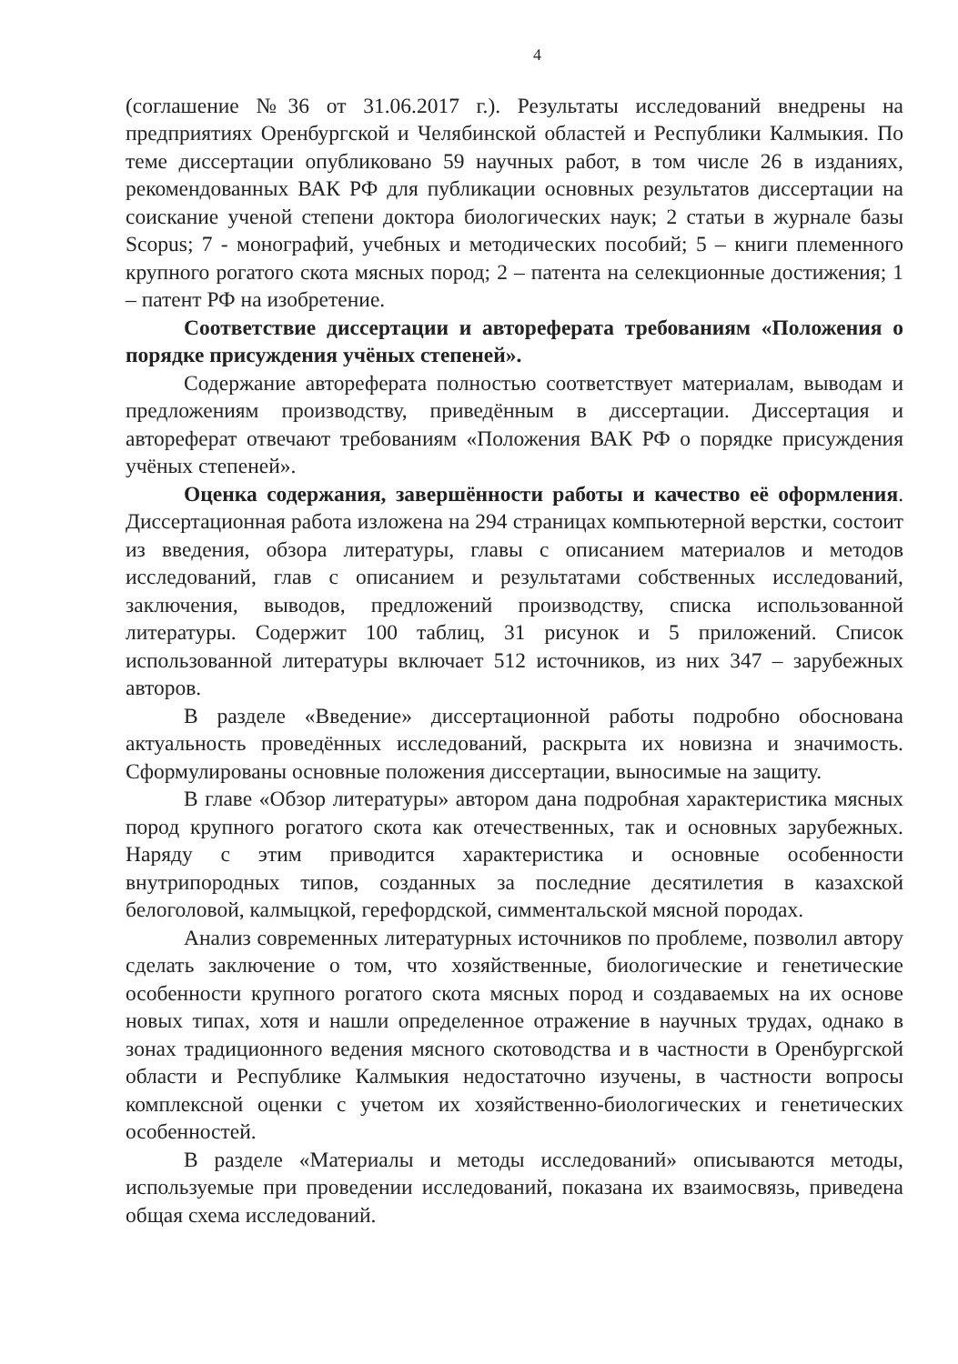4
(соглашение №36 от 31.06.2017 г.). Результаты исследований внедрены на предприятиях Оренбургской и Челябинской областей и Республики Калмыкия. По теме диссертации опубликовано 59 научных работ, в том числе 26 в изданиях, рекомендованных ВАК РФ для публикации основных результатов диссертации на соискание ученой степени доктора биологических наук; 2 статьи в журнале базы Scopus; 7 - монографий, учебных и методических пособий; 5 – книги племенного крупного рогатого скота мясных пород; 2 – патента на селекционные достижения; 1 – патент РФ на изобретение.
Соответствие диссертации и автореферата требованиям «Положения о порядке присуждения учёных степеней».
Содержание автореферата полностью соответствует материалам, выводам и предложениям производству, приведённым в диссертации. Диссертация и автореферат отвечают требованиям «Положения ВАК РФ о порядке присуждения учёных степеней».
Оценка содержания, завершённости работы и качество её оформления. Диссертационная работа изложена на 294 страницах компьютерной верстки, состоит из введения, обзора литературы, главы с описанием материалов и методов исследований, глав с описанием и результатами собственных исследований, заключения, выводов, предложений производству, списка использованной литературы. Содержит 100 таблиц, 31 рисунок и 5 приложений. Список использованной литературы включает 512 источников, из них 347 – зарубежных авторов.
В разделе «Введение» диссертационной работы подробно обоснована актуальность проведённых исследований, раскрыта их новизна и значимость. Сформулированы основные положения диссертации, выносимые на защиту.
В главе «Обзор литературы» автором дана подробная характеристика мясных пород крупного рогатого скота как отечественных, так и основных зарубежных. Наряду с этим приводится характеристика и основные особенности внутрипородных типов, созданных за последние десятилетия в казахской белоголовой, калмыцкой, герефордской, симментальской мясной породах.
Анализ современных литературных источников по проблеме, позволил автору сделать заключение о том, что хозяйственные, биологические и генетические особенности крупного рогатого скота мясных пород и создаваемых на их основе новых типах, хотя и нашли определенное отражение в научных трудах, однако в зонах традиционного ведения мясного скотоводства и в частности в Оренбургской области и Республике Калмыкия недостаточно изучены, в частности вопросы комплексной оценки с учетом их хозяйственно-биологических и генетических особенностей.
В разделе «Материалы и методы исследований» описываются методы, используемые при проведении исследований, показана их взаимосвязь, приведена общая схема исследований.